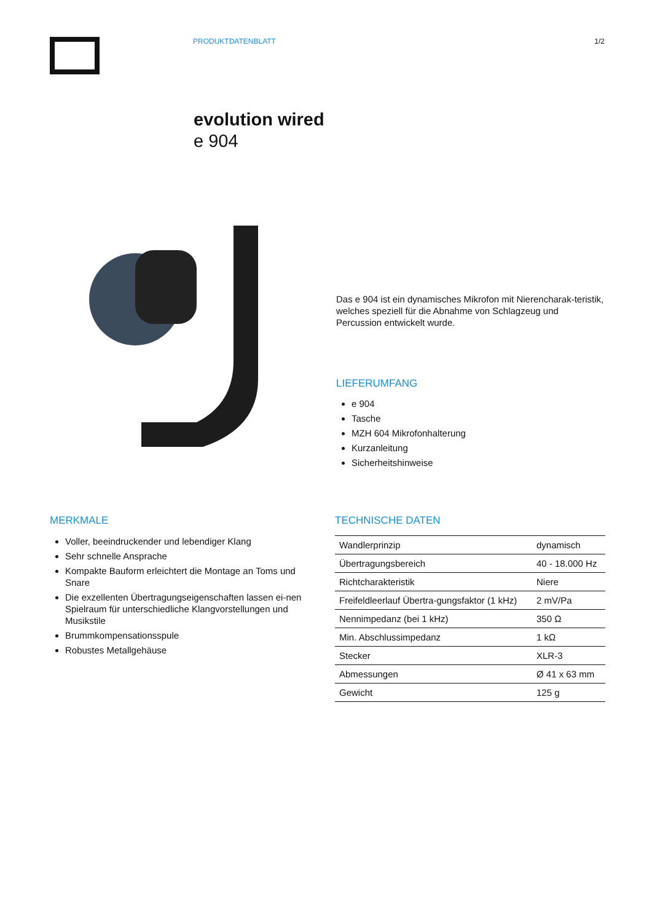PRODUKTDATENBLATT 1/2
evolution wired
e 904
Das e 904 ist ein dynamisches Mikrofon mit Nierencharak-teristik, welches speziell für die Abnahme von Schlagzeug und Percussion entwickelt wurde.
LIEFERUMFANG
e 904
Tasche
MZH 604 Mikrofonhalterung
Kurzanleitung
Sicherheitshinweise
MERKMALE
Voller, beeindruckender und lebendiger Klang
Sehr schnelle Ansprache
Kompakte Bauform erleichtert die Montage an Toms und Snare
Die exzellenten Übertragungseigenschaften lassen ei-nen Spielraum für unterschiedliche Klangvorstellungen und Musikstile
Brummkompensationsspule
Robustes Metallgehäuse
TECHNISCHE DATEN
| Wandlerprinzip | dynamisch |
| Übertragungsbereich | 40 - 18.000 Hz |
| Richtcharakteristik | Niere |
| Freifeldleerlauf Übertra-gungsfaktor (1 kHz) | 2 mV/Pa |
| Nennimpedanz (bei 1 kHz) | 350 Ω |
| Min. Abschlussimpedanz | 1 kΩ |
| Stecker | XLR-3 |
| Abmessungen | Ø 41 x 63 mm |
| Gewicht | 125 g |